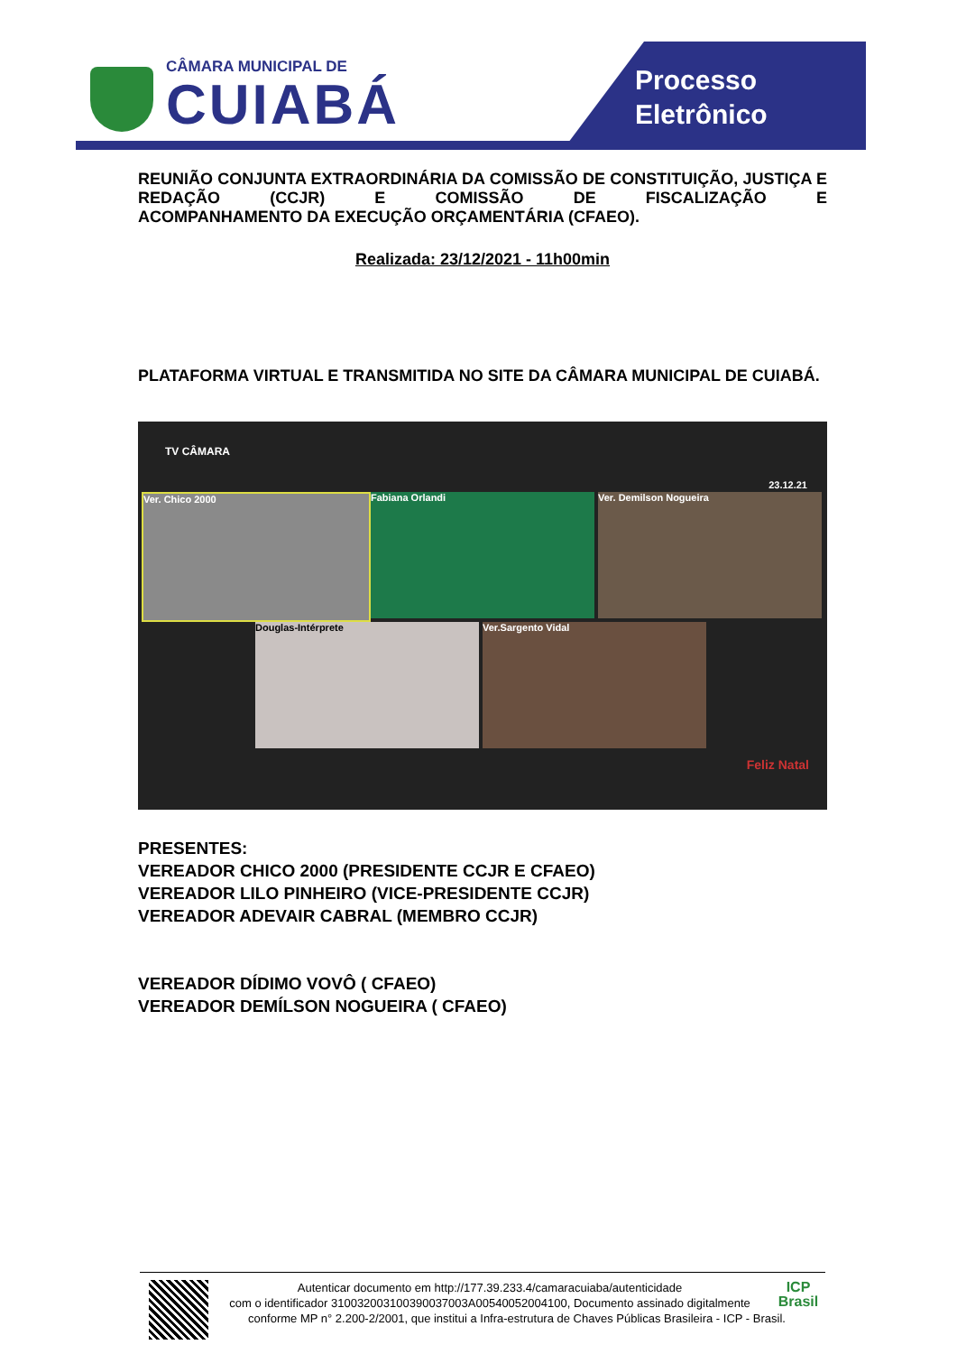CÂMARA MUNICIPAL DE
CUIABÁ
Processo
Eletrônico
REUNIÃO CONJUNTA EXTRAORDINÁRIA DA COMISSÃO DE CONSTITUIÇÃO, JUSTIÇA E REDAÇÃO (CCJR) E COMISSÃO DE FISCALIZAÇÃO E
ACOMPANHAMENTO DA EXECUÇÃO ORÇAMENTÁRIA (CFAEO).
Realizada: 23/12/2021 - 11h00min
PLATAFORMA VIRTUAL E TRANSMITIDA NO SITE DA CÂMARA MUNICIPAL DE CUIABÁ.
TV CÂMARA
23.12.21
Ver. Chico 2000 Fabiana Orlandi Ver. Demilson Nogueira
Douglas-Intérprete Ver.Sargento Vidal
Feliz Natal
PRESENTES:
VEREADOR CHICO 2000 (PRESIDENTE CCJR E CFAEO)
VEREADOR LILO PINHEIRO (VICE-PRESIDENTE CCJR)
VEREADOR ADEVAIR CABRAL (MEMBRO CCJR)
VEREADOR DÍDIMO VOVÔ ( CFAEO)
VEREADOR DEMÍLSON NOGUEIRA ( CFAEO)
ICP
Brasil
Autenticar documento em http://177.39.233.4/camaracuiaba/autenticidade
com o identificador 310032003100390037003A00540052004100, Documento assinado digitalmente conforme MP n° 2.200-2/2001, que institui a Infra-estrutura de Chaves Públicas Brasileira - ICP - Brasil.